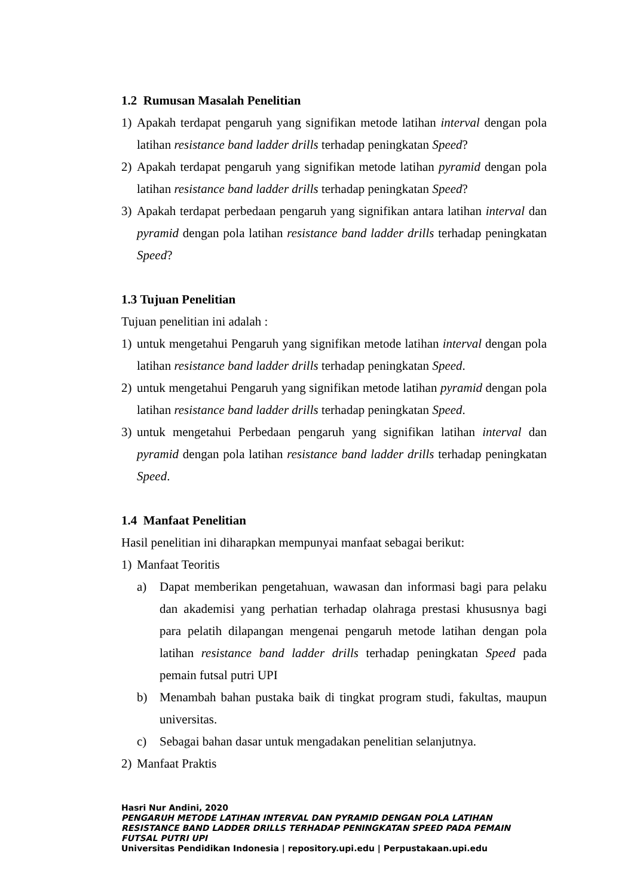1.2 Rumusan Masalah Penelitian
1) Apakah terdapat pengaruh yang signifikan metode latihan interval dengan pola latihan resistance band ladder drills terhadap peningkatan Speed?
2) Apakah terdapat pengaruh yang signifikan metode latihan pyramid dengan pola latihan resistance band ladder drills terhadap peningkatan Speed?
3) Apakah terdapat perbedaan pengaruh yang signifikan antara latihan interval dan pyramid dengan pola latihan resistance band ladder drills terhadap peningkatan Speed?
1.3 Tujuan Penelitian
Tujuan penelitian ini adalah :
1) untuk mengetahui Pengaruh yang signifikan metode latihan interval dengan pola latihan resistance band ladder drills terhadap peningkatan Speed.
2) untuk mengetahui Pengaruh yang signifikan metode latihan pyramid dengan pola latihan resistance band ladder drills terhadap peningkatan Speed.
3) untuk mengetahui Perbedaan pengaruh yang signifikan latihan interval dan pyramid dengan pola latihan resistance band ladder drills terhadap peningkatan Speed.
1.4 Manfaat Penelitian
Hasil penelitian ini diharapkan mempunyai manfaat sebagai berikut:
1) Manfaat Teoritis
a) Dapat memberikan pengetahuan, wawasan dan informasi bagi para pelaku dan akademisi yang perhatian terhadap olahraga prestasi khususnya bagi para pelatih dilapangan mengenai pengaruh metode latihan dengan pola latihan resistance band ladder drills terhadap peningkatan Speed pada pemain futsal putri UPI
b) Menambah bahan pustaka baik di tingkat program studi, fakultas, maupun universitas.
c) Sebagai bahan dasar untuk mengadakan penelitian selanjutnya.
2) Manfaat Praktis
Hasri Nur Andini, 2020
PENGARUH METODE LATIHAN INTERVAL DAN PYRAMID DENGAN POLA LATIHAN RESISTANCE BAND LADDER DRILLS TERHADAP PENINGKATAN SPEED PADA PEMAIN FUTSAL PUTRI UPI
Universitas Pendidikan Indonesia | repository.upi.edu | Perpustakaan.upi.edu